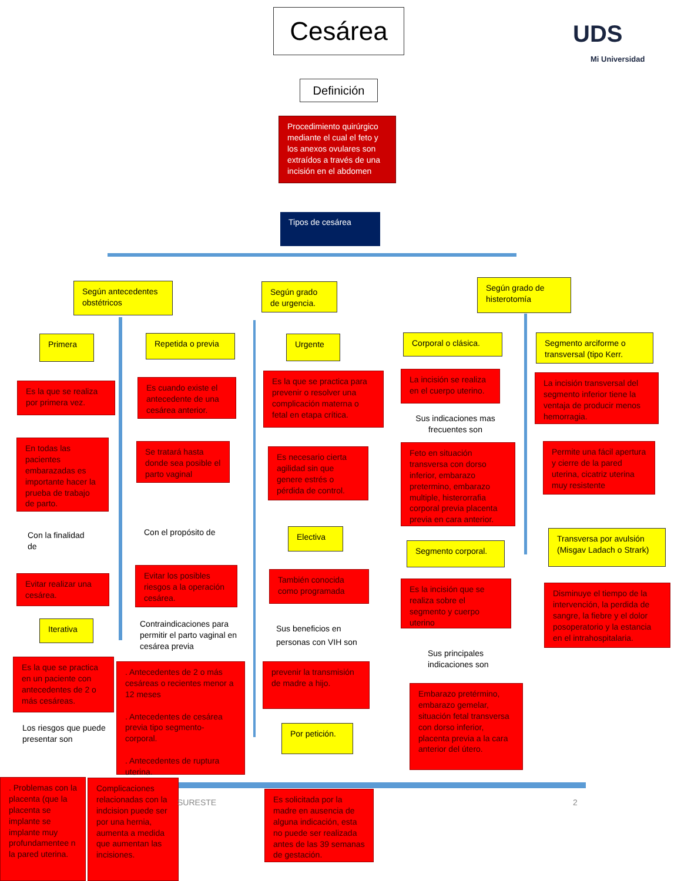Cesárea UDS
Mi Universidad
Definición
Procedimiento quirúrgico mediante el cual el feto y los anexos ovulares son extraídos a través de una incisión en el abdomen
Tipos de cesárea
Según antecedentes obstétricos
Según grado de urgencia.
Según grado de histerotomía
Primera Repetida o previa Urgente Corporal o clásica.
Segmento arciforme o transversal (tipo Kerr.
Es la que se realiza por primera vez.
Es cuando existe el antecedente de una cesárea anterior.
Es la que se practica para prevenir o resolver una complicación materna o fetal en etapa crítica.
La incisión se realiza en el cuerpo uterino.
La incisión transversal del segmento inferior tiene la ventaja de producir menos hemorragia.
Sus indicaciones mas frecuentes son
En todas las pacientes embarazadas es importante hacer la prueba de trabajo de parto.
Se tratará hasta donde sea posible el parto vaginal
Es necesario cierta agilidad sin que genere estrés o pérdida de control.
Feto en situación transversa con dorso inferior, embarazo pretermino, embarazo multiple, histerorrafia corporal previa placenta previa en cara anterior.
Permite una fácil apertura y cierre de la pared uterina, cicatriz uterina muy resistente
Con la finalidad de
Con el propósito de Electiva
Segmento corporal.
Transversa por avulsión (Misgav Ladach o Strark)
Evitar realizar una cesárea.
Evitar los posibles riesgos a la operación cesárea.
También conocida como programada
Es la incisión que se realiza sobre el segmento y cuerpo uterino
Disminuye el tiempo de la intervención, la perdida de sangre, la fiebre y el dolor posoperatorio y la estancia en el intrahospitalaria.
Iterativa
Contraindicaciones para permitir el parto vaginal en cesárea previa
Sus beneficios en personas con VIH son
Sus principales indicaciones son
Es la que se practica en un paciente con antecedentes de 2 o más cesáreas.
. Antecedentes de 2 o más cesáreas o recientes menor a 12 meses
. Antecedentes de cesárea previa tipo segmento-corporal.
. Antecedentes de ruptura uterina.
prevenir la transmisión de madre a hijo.
Embarazo pretérmino, embarazo gemelar, situación fetal transversa con dorso inferior, placenta previa a la cara anterior del útero.
Los riesgos que puede presentar son
Por petición.
. Problemas con la placenta (que la placenta se implante se implante muy profundamentee n la pared uterina.
Complicaciones relacionadas con la indcision puede ser por una hernia, aumenta a medida que aumentan las incisiones.
SURESTE
Es solicitada por la madre en ausencia de alguna indicación, esta no puede ser realizada antes de las 39 semanas de gestación.
2